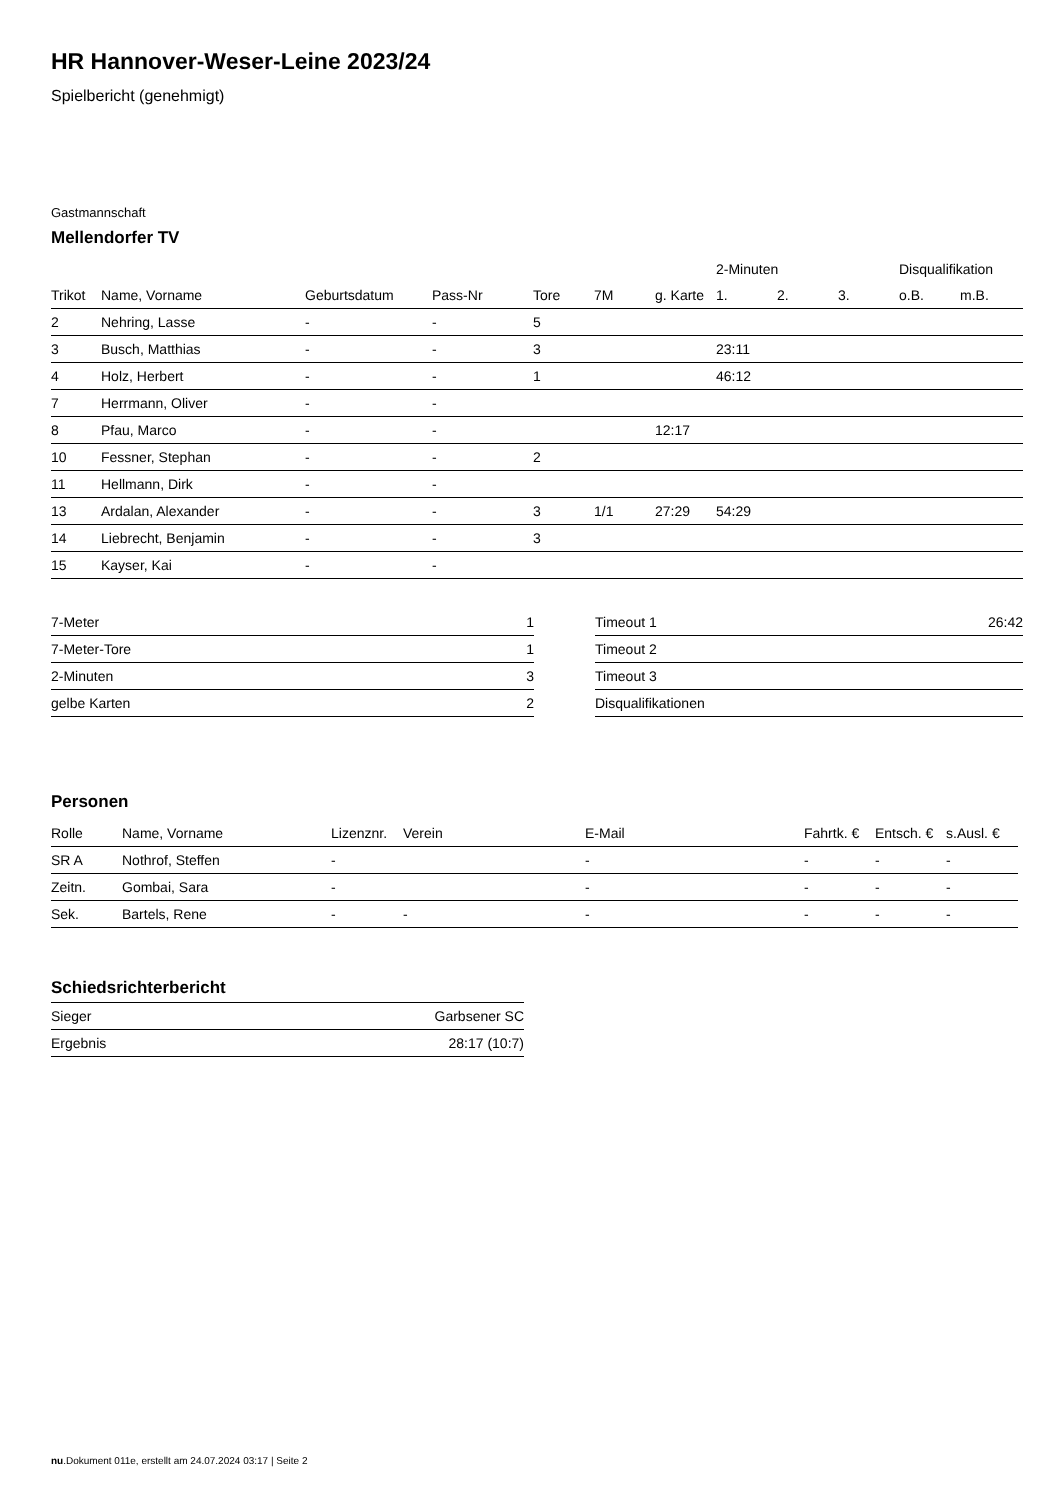HR Hannover-Weser-Leine 2023/24
Spielbericht (genehmigt)
Gastmannschaft
Mellendorfer TV
| | | | | | | | 2-Minuten | | | Disqualifikation | |
| --- | --- | --- | --- | --- | --- | --- | --- | --- | --- | --- | --- |
| Trikot | Name, Vorname | Geburtsdatum | Pass-Nr | Tore | 7M | g. Karte | 1. | 2. | 3. | o.B. | m.B. |
| 2 | Nehring, Lasse | - | - | 5 | | | | | | | |
| 3 | Busch, Matthias | - | - | 3 | | | 23:11 | | | | |
| 4 | Holz, Herbert | - | - | 1 | | | 46:12 | | | | |
| 7 | Herrmann, Oliver | - | - | | | | | | | | |
| 8 | Pfau, Marco | - | - | | | 12:17 | | | | | |
| 10 | Fessner, Stephan | - | - | 2 | | | | | | | |
| 11 | Hellmann, Dirk | - | - | | | | | | | | |
| 13 | Ardalan, Alexander | - | - | 3 | 1/1 | 27:29 | 54:29 | | | | |
| 14 | Liebrecht, Benjamin | - | - | 3 | | | | | | | |
| 15 | Kayser, Kai | - | - | | | | | | | | |
| 7-Meter | 1 |
| 7-Meter-Tore | 1 |
| 2-Minuten | 3 |
| gelbe Karten | 2 |
| Timeout 1 | 26:42 |
| Timeout 2 | |
| Timeout 3 | |
| Disqualifikationen | |
Personen
| Rolle | Name, Vorname | Lizenznr. | Verein | E-Mail | Fahrtk. € | Entsch. € | s.Ausl. € |
| --- | --- | --- | --- | --- | --- | --- | --- |
| SR A | Nothrof, Steffen | - | | - | - | - | - |
| Zeitn. | Gombai, Sara | - | | - | - | - | - |
| Sek. | Bartels, Rene | - | - | - | - | - | - |
Schiedsrichterbericht
| Sieger | Garbsener SC |
| Ergebnis | 28:17 (10:7) |
nu.Dokument 011e, erstellt am 24.07.2024 03:17 | Seite 2